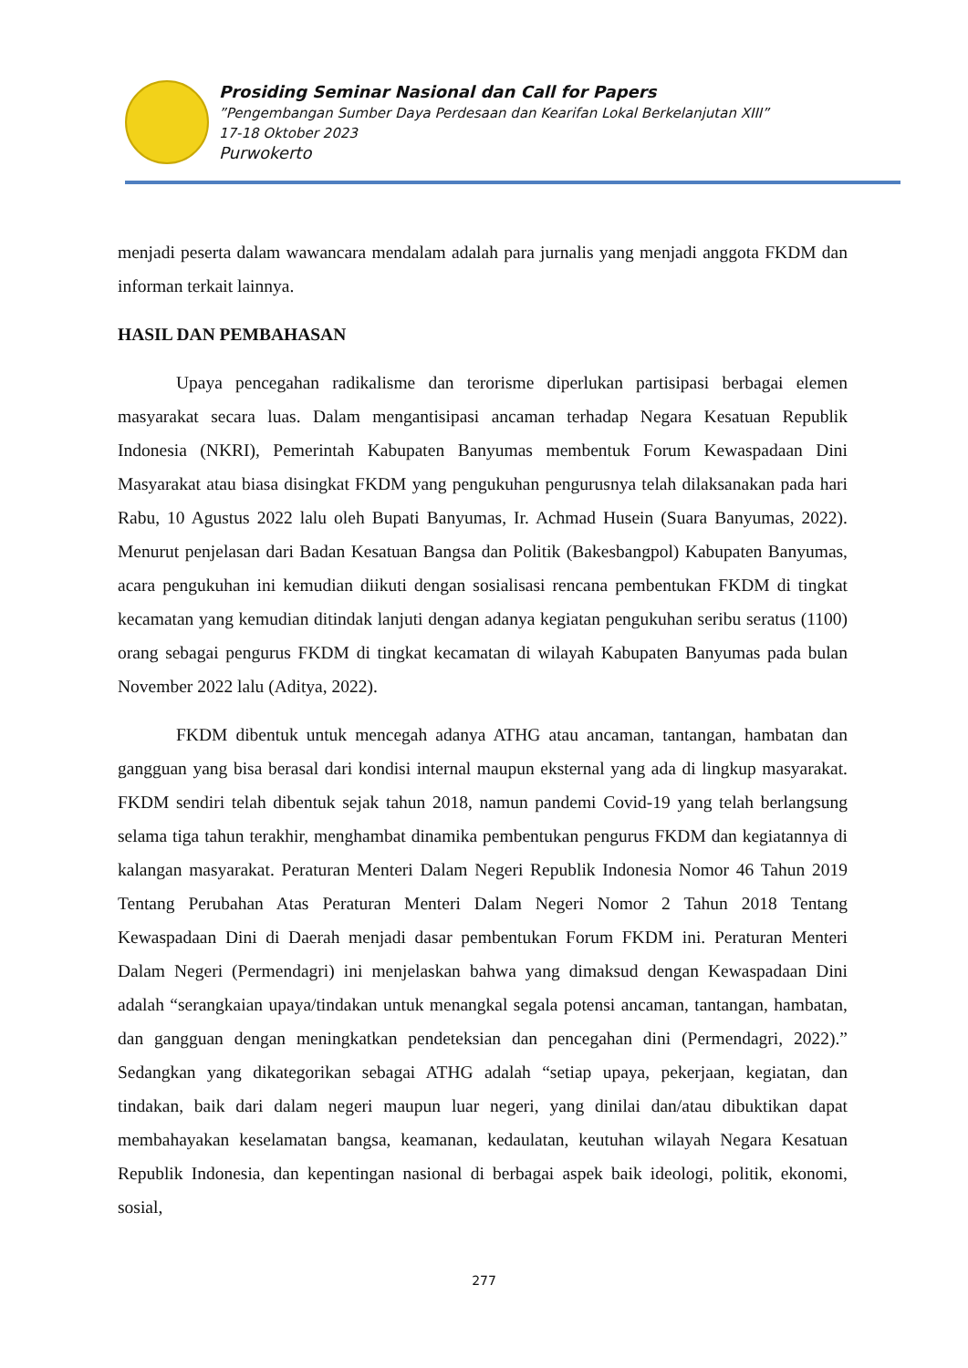Prosiding Seminar Nasional dan Call for Papers
”Pengembangan Sumber Daya Perdesaan dan Kearifan Lokal Berkelanjutan XIII”
17-18 Oktober 2023
Purwokerto
menjadi peserta dalam wawancara mendalam adalah para jurnalis yang menjadi anggota FKDM dan informan terkait lainnya.
HASIL DAN PEMBAHASAN
Upaya pencegahan radikalisme dan terorisme diperlukan partisipasi berbagai elemen masyarakat secara luas. Dalam mengantisipasi ancaman terhadap Negara Kesatuan Republik Indonesia (NKRI), Pemerintah Kabupaten Banyumas membentuk Forum Kewaspadaan Dini Masyarakat atau biasa disingkat FKDM yang pengukuhan pengurusnya telah dilaksanakan pada hari Rabu, 10 Agustus 2022 lalu oleh Bupati Banyumas, Ir. Achmad Husein (Suara Banyumas, 2022). Menurut penjelasan dari Badan Kesatuan Bangsa dan Politik (Bakesbangpol) Kabupaten Banyumas, acara pengukuhan ini kemudian diikuti dengan sosialisasi rencana pembentukan FKDM di tingkat kecamatan yang kemudian ditindak lanjuti dengan adanya kegiatan pengukuhan seribu seratus (1100) orang sebagai pengurus FKDM di tingkat kecamatan di wilayah Kabupaten Banyumas pada bulan November 2022 lalu (Aditya, 2022).
FKDM dibentuk untuk mencegah adanya ATHG atau ancaman, tantangan, hambatan dan gangguan yang bisa berasal dari kondisi internal maupun eksternal yang ada di lingkup masyarakat. FKDM sendiri telah dibentuk sejak tahun 2018, namun pandemi Covid-19 yang telah berlangsung selama tiga tahun terakhir, menghambat dinamika pembentukan pengurus FKDM dan kegiatannya di kalangan masyarakat. Peraturan Menteri Dalam Negeri Republik Indonesia Nomor 46 Tahun 2019 Tentang Perubahan Atas Peraturan Menteri Dalam Negeri Nomor 2 Tahun 2018 Tentang Kewaspadaan Dini di Daerah menjadi dasar pembentukan Forum FKDM ini. Peraturan Menteri Dalam Negeri (Permendagri) ini menjelaskan bahwa yang dimaksud dengan Kewaspadaan Dini adalah “serangkaian upaya/tindakan untuk menangkal segala potensi ancaman, tantangan, hambatan, dan gangguan dengan meningkatkan pendeteksian dan pencegahan dini (Permendagri, 2022).” Sedangkan yang dikategorikan sebagai ATHG adalah “setiap upaya, pekerjaan, kegiatan, dan tindakan, baik dari dalam negeri maupun luar negeri, yang dinilai dan/atau dibuktikan dapat membahayakan keselamatan bangsa, keamanan, kedaulatan, keutuhan wilayah Negara Kesatuan Republik Indonesia, dan kepentingan nasional di berbagai aspek baik ideologi, politik, ekonomi, sosial,
277